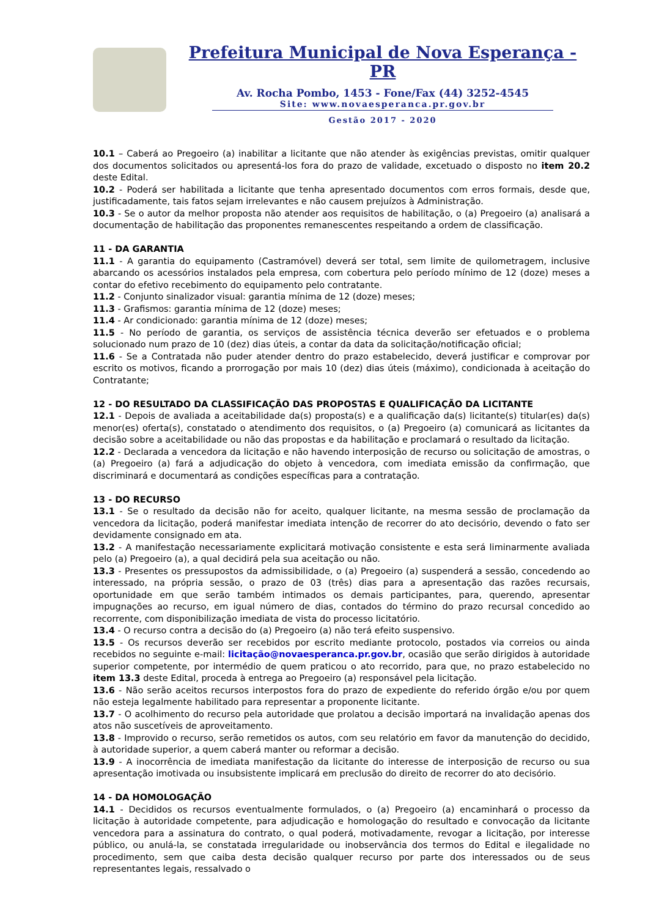Prefeitura Municipal de Nova Esperança - PR
Av. Rocha Pombo, 1453 - Fone/Fax (44) 3252-4545
Site: www.novaesperanca.pr.gov.br
Gestão 2017 - 2020
10.1 – Caberá ao Pregoeiro (a) inabilitar a licitante que não atender às exigências previstas, omitir qualquer dos documentos solicitados ou apresentá-los fora do prazo de validade, excetuado o disposto no item 20.2 deste Edital.
10.2 - Poderá ser habilitada a licitante que tenha apresentado documentos com erros formais, desde que, justificadamente, tais fatos sejam irrelevantes e não causem prejuízos à Administração.
10.3 - Se o autor da melhor proposta não atender aos requisitos de habilitação, o (a) Pregoeiro (a) analisará a documentação de habilitação das proponentes remanescentes respeitando a ordem de classificação.
11 - DA GARANTIA
11.1 - A garantia do equipamento (Castramóvel) deverá ser total, sem limite de quilometragem, inclusive abarcando os acessórios instalados pela empresa, com cobertura pelo período mínimo de 12 (doze) meses a contar do efetivo recebimento do equipamento pelo contratante.
11.2 - Conjunto sinalizador visual: garantia mínima de 12 (doze) meses;
11.3 - Grafismos: garantia mínima de 12 (doze) meses;
11.4 - Ar condicionado: garantia mínima de 12 (doze) meses;
11.5 - No período de garantia, os serviços de assistência técnica deverão ser efetuados e o problema solucionado num prazo de 10 (dez) dias úteis, a contar da data da solicitação/notificação oficial;
11.6 - Se a Contratada não puder atender dentro do prazo estabelecido, deverá justificar e comprovar por escrito os motivos, ficando a prorrogação por mais 10 (dez) dias úteis (máximo), condicionada à aceitação do Contratante;
12 - DO RESULTADO DA CLASSIFICAÇÃO DAS PROPOSTAS E QUALIFICAÇÃO DA LICITANTE
12.1 - Depois de avaliada a aceitabilidade da(s) proposta(s) e a qualificação da(s) licitante(s) titular(es) da(s) menor(es) oferta(s), constatado o atendimento dos requisitos, o (a) Pregoeiro (a) comunicará as licitantes da decisão sobre a aceitabilidade ou não das propostas e da habilitação e proclamará o resultado da licitação.
12.2 - Declarada a vencedora da licitação e não havendo interposição de recurso ou solicitação de amostras, o (a) Pregoeiro (a) fará a adjudicação do objeto à vencedora, com imediata emissão da confirmação, que discriminará e documentará as condições específicas para a contratação.
13 - DO RECURSO
13.1 - Se o resultado da decisão não for aceito, qualquer licitante, na mesma sessão de proclamação da vencedora da licitação, poderá manifestar imediata intenção de recorrer do ato decisório, devendo o fato ser devidamente consignado em ata.
13.2 - A manifestação necessariamente explicitará motivação consistente e esta será liminarmente avaliada pelo (a) Pregoeiro (a), a qual decidirá pela sua aceitação ou não.
13.3 - Presentes os pressupostos da admissibilidade, o (a) Pregoeiro (a) suspenderá a sessão, concedendo ao interessado, na própria sessão, o prazo de 03 (três) dias para a apresentação das razões recursais, oportunidade em que serão também intimados os demais participantes, para, querendo, apresentar impugnações ao recurso, em igual número de dias, contados do término do prazo recursal concedido ao recorrente, com disponibilização imediata de vista do processo licitatório.
13.4 - O recurso contra a decisão do (a) Pregoeiro (a) não terá efeito suspensivo.
13.5 - Os recursos deverão ser recebidos por escrito mediante protocolo, postados via correios ou ainda recebidos no seguinte e-mail: licitação@novaesperanca.pr.gov.br, ocasião que serão dirigidos à autoridade superior competente, por intermédio de quem praticou o ato recorrido, para que, no prazo estabelecido no item 13.3 deste Edital, proceda à entrega ao Pregoeiro (a) responsável pela licitação.
13.6 - Não serão aceitos recursos interpostos fora do prazo de expediente do referido órgão e/ou por quem não esteja legalmente habilitado para representar a proponente licitante.
13.7 - O acolhimento do recurso pela autoridade que prolatou a decisão importará na invalidação apenas dos atos não suscetíveis de aproveitamento.
13.8 - Improvido o recurso, serão remetidos os autos, com seu relatório em favor da manutenção do decidido, à autoridade superior, a quem caberá manter ou reformar a decisão.
13.9 - A inocorrência de imediata manifestação da licitante do interesse de interposição de recurso ou sua apresentação imotivada ou insubsistente implicará em preclusão do direito de recorrer do ato decisório.
14 - DA HOMOLOGAÇÃO
14.1 - Decididos os recursos eventualmente formulados, o (a) Pregoeiro (a) encaminhará o processo da licitação à autoridade competente, para adjudicação e homologação do resultado e convocação da licitante vencedora para a assinatura do contrato, o qual poderá, motivadamente, revogar a licitação, por interesse público, ou anulá-la, se constatada irregularidade ou inobservância dos termos do Edital e ilegalidade no procedimento, sem que caiba desta decisão qualquer recurso por parte dos interessados ou de seus representantes legais, ressalvado o